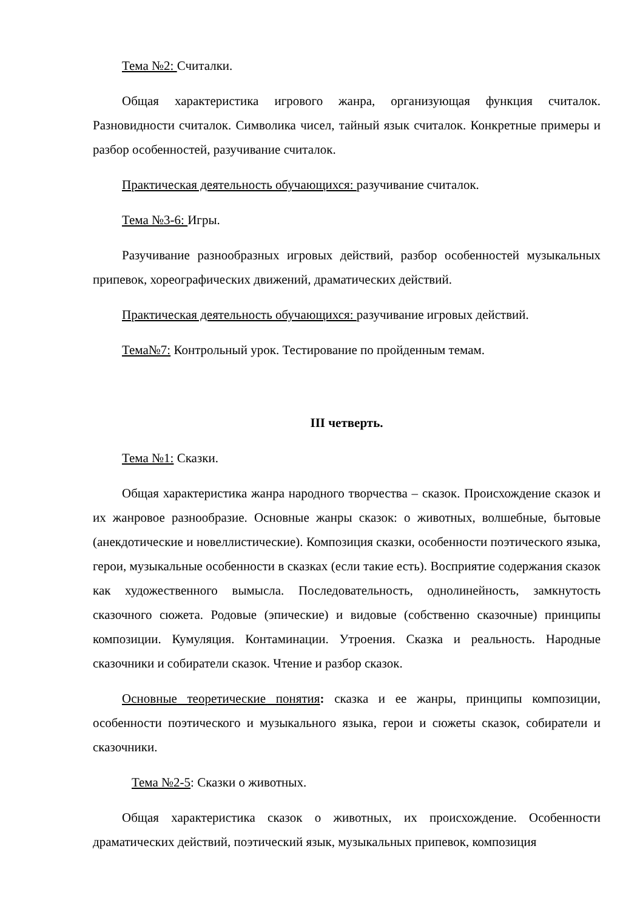Тема №2: Считалки.
Общая характеристика игрового жанра, организующая функция считалок. Разновидности считалок. Символика чисел, тайный язык считалок. Конкретные примеры и разбор особенностей, разучивание считалок.
Практическая деятельность обучающихся: разучивание считалок.
Тема №3-6: Игры.
Разучивание разнообразных игровых действий, разбор особенностей музыкальных припевок, хореографических движений, драматических действий.
Практическая деятельность обучающихся: разучивание игровых действий.
Тема№7: Контрольный урок. Тестирование по пройденным темам.
III четверть.
Тема №1: Сказки.
Общая характеристика жанра народного творчества – сказок. Происхождение сказок и их жанровое разнообразие. Основные жанры сказок: о животных, волшебные, бытовые (анекдотические и новеллистические). Композиция сказки, особенности поэтического языка, герои, музыкальные особенности в сказках (если такие есть). Восприятие содержания сказок как художественного вымысла. Последовательность, однолинейность, замкнутость сказочного сюжета. Родовые (эпические) и видовые (собственно сказочные) принципы композиции. Кумуляция. Контаминации. Утроения. Сказка и реальность. Народные сказочники и собиратели сказок. Чтение и разбор сказок.
Основные теоретические понятия: сказка и ее жанры, принципы композиции, особенности поэтического и музыкального языка, герои и сюжеты сказок, собиратели и сказочники.
Тема №2-5: Сказки о животных.
Общая характеристика сказок о животных, их происхождение. Особенности драматических действий, поэтический язык, музыкальных припевок, композиция